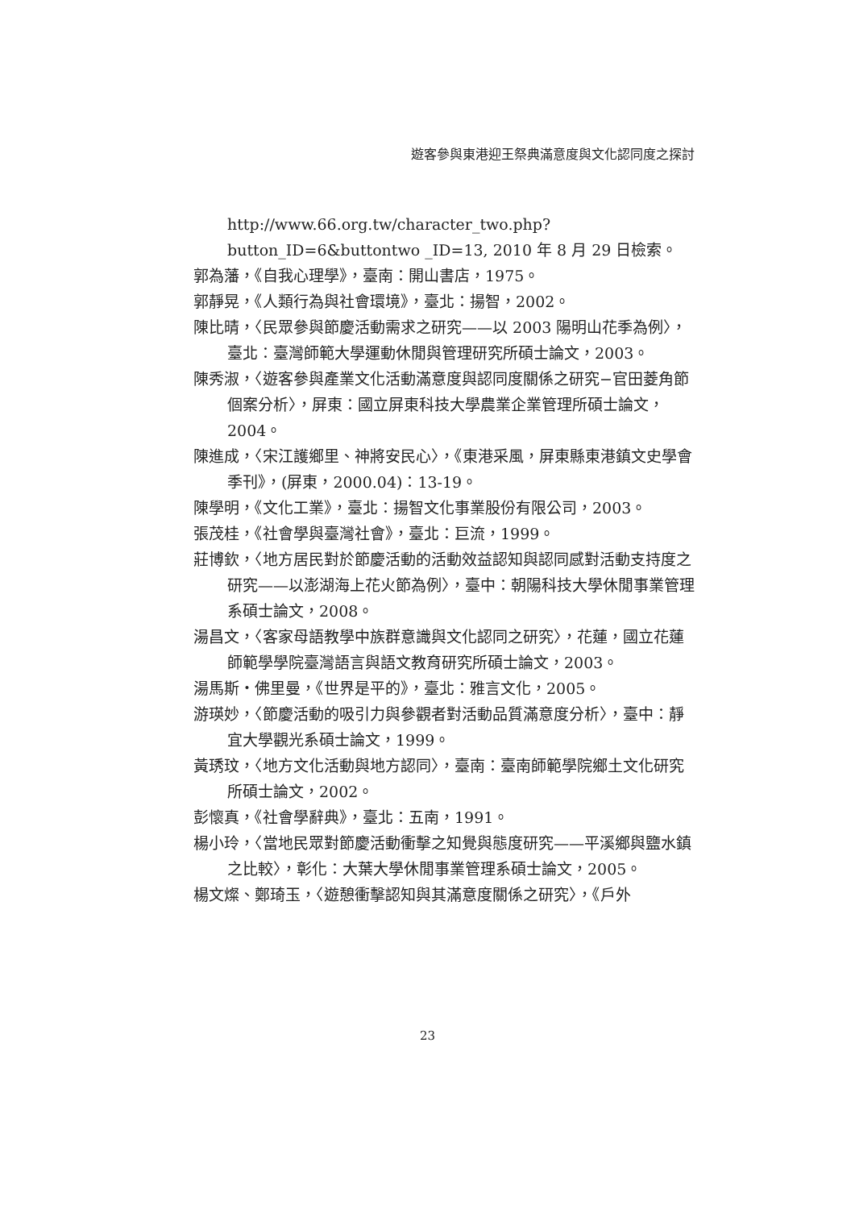遊客參與東港迎王祭典滿意度與文化認同度之探討
http://www.66.org.tw/character_two.php?button_ID=6&buttontwo _ID=13, 2010 年 8 月 29 日檢索。
郭為藩，《自我心理學》，臺南：開山書店，1975。
郭靜晃，《人類行為與社會環境》，臺北：揚智，2002。
陳比晴，〈民眾參與節慶活動需求之研究——以 2003 陽明山花季為例〉，臺北：臺灣師範大學運動休閒與管理研究所碩士論文，2003。
陳秀淑，〈遊客參與產業文化活動滿意度與認同度關係之研究−官田菱角節個案分析〉，屏東：國立屏東科技大學農業企業管理所碩士論文，2004。
陳進成，〈宋江護鄉里、神將安民心〉，《東港采風，屏東縣東港鎮文史學會季刊》，(屏東，2000.04)：13-19。
陳學明，《文化工業》，臺北：揚智文化事業股份有限公司，2003。
張茂桂，《社會學與臺灣社會》，臺北：巨流，1999。
莊博欽，〈地方居民對於節慶活動的活動效益認知與認同感對活動支持度之研究——以澎湖海上花火節為例〉，臺中：朝陽科技大學休閒事業管理系碩士論文，2008。
湯昌文，〈客家母語教學中族群意識與文化認同之研究〉，花蓮，國立花蓮師範學學院臺灣語言與語文教育研究所碩士論文，2003。
湯馬斯・佛里曼，《世界是平的》，臺北：雅言文化，2005。
游瑛妙，〈節慶活動的吸引力與參觀者對活動品質滿意度分析〉，臺中：靜宜大學觀光系碩士論文，1999。
黃琇玟，〈地方文化活動與地方認同〉，臺南：臺南師範學院鄉土文化研究所碩士論文，2002。
彭懷真，《社會學辭典》，臺北：五南，1991。
楊小玲，〈當地民眾對節慶活動衝擊之知覺與態度研究——平溪鄉與鹽水鎮之比較〉，彰化：大葉大學休閒事業管理系碩士論文，2005。
楊文燦、鄭琦玉，〈遊憩衝擊認知與其滿意度關係之研究〉，《戶外
23